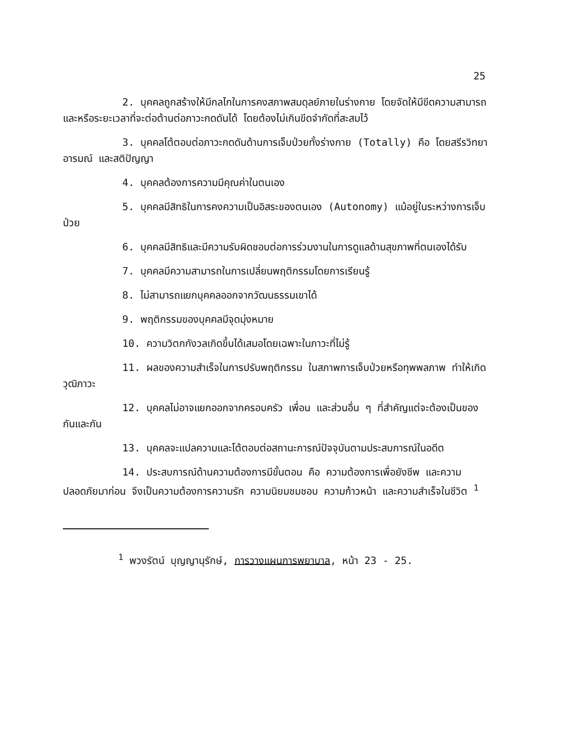25
2. บุคคลถูกสร้างให้มีกลไกในการคงสภาพสมดุลย์ภายในร่างกาย โดยจัดให้มีขีดความสามารถ และหรือระยะเวลาที่จะต่อต้านต่อภาวะกดดันได้ โดยต้องไม่เกินขีดจำกัดที่สะสมไว้
3. บุคคลโต้ตอบต่อภาวะกดดันด้านการเจ็บป่วยทั้งร่างกาย (Totally) คือ โดยสรีรวิทยา อารมณ์ และสติปัญญา
4. บุคคลต้องการความมีคุณค่าในตนเอง
5. บุคคลมีสิทธิในการคงความเป็นอิสระของตนเอง (Autonomy) แม้อยู่ในระหว่างการเจ็บป่วย
6. บุคคลมีสิทธิและมีความรับผิดชอบต่อการร่วมงานในการดูแลด้านสุขภาพที่ตนเองได้รับ
7. บุคคลมีความสามารถในการเปลี่ยนพฤติกรรมโดยการเรียนรู้
8. ไม่สามารถแยกบุคคลออกจากวัฒนธรรมเขาได้
9. พฤติกรรมของบุคคลมีจุดมุ่งหมาย
10. ความวิตกกังวลเกิดขึ้นได้เสมอโดยเฉพาะในภาวะที่ไม่รู้
11. ผลของความสำเร็จในการปรับพฤติกรรม ในสภาพการเจ็บป่วยหรือทุพพลภาพ ทำให้เกิดวุฒิภาวะ
12. บุคคลไม่อาจแยกออกจากครอบครัว เพื่อน และส่วนอื่น ๆ ที่สำคัญแต่จะต้องเป็นของกันและกัน
13. บุคคลจะแปลความและโต้ตอบต่อสถานะการณ์ปัจจุบันตามประสบการณ์ในอดีต
14. ประสบการณ์ด้านความต้องการมีขั้นตอน คือ ความต้องการเพื่อยังชีพ และความปลอดภัยมาก่อน จึงเป็นความต้องการความรัก ความนิยมชมชอบ ความก้าวหน้า และความสำเร็จในชีวิต <sup>1</sup>
<sup>1</sup> พวงรัตน์ บุญญานุรักษ์, การวางแผนการพยาบาล, หน้า 23 - 25.